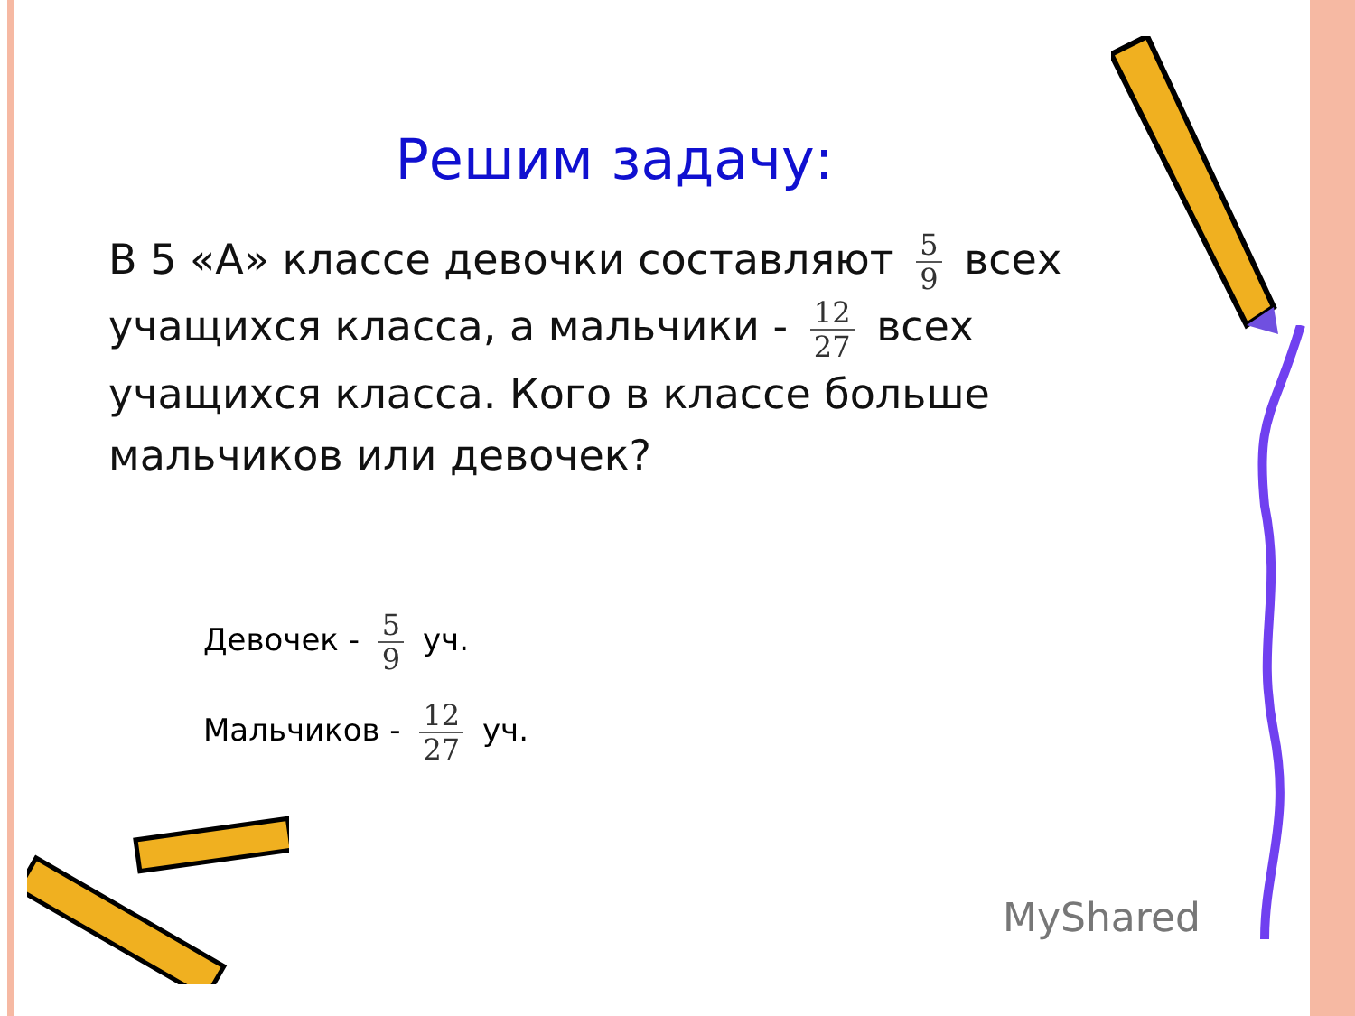Решим задачу:
В 5 «А» классе девочки составляют 5 9 всех учащихся класса, а мальчики - 12 27 всех учащихся класса. Кого в классе больше мальчиков или девочек?
Девочек - 5 9 уч.
Мальчиков - 12 27 уч.
MyShared